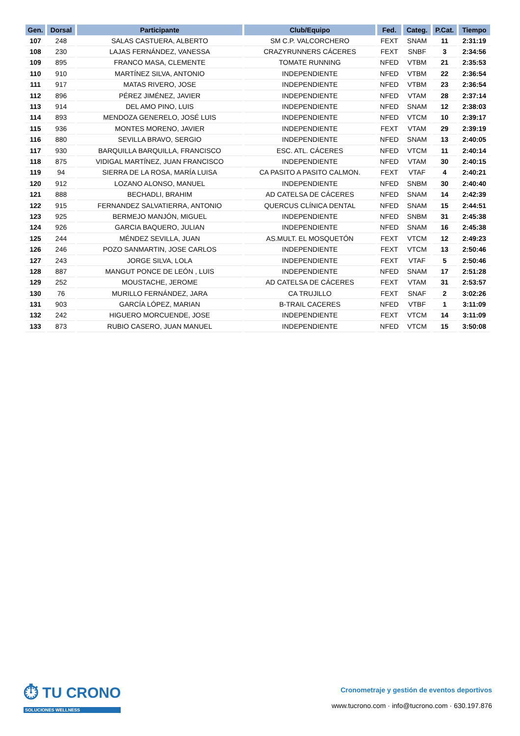| Gen. | Dorsal | Participante | Club/Equipo | Fed. | Categ. | P.Cat. | Tiempo |
| --- | --- | --- | --- | --- | --- | --- | --- |
| 107 | 248 | SALAS CASTUERA, ALBERTO | SM C.P. VALCORCHERO | FEXT | SNAM | 11 | 2:31:19 |
| 108 | 230 | LAJAS FERNÁNDEZ, VANESSA | CRAZYRUNNERS CÁCERES | FEXT | SNBF | 3 | 2:34:56 |
| 109 | 895 | FRANCO MASA, CLEMENTE | TOMATE RUNNING | NFED | VTBM | 21 | 2:35:53 |
| 110 | 910 | MARTÍNEZ SILVA, ANTONIO | INDEPENDIENTE | NFED | VTBM | 22 | 2:36:54 |
| 111 | 917 | MATAS RIVERO, JOSE | INDEPENDIENTE | NFED | VTBM | 23 | 2:36:54 |
| 112 | 896 | PÉREZ JIMÉNEZ, JAVIER | INDEPENDIENTE | NFED | VTAM | 28 | 2:37:14 |
| 113 | 914 | DEL AMO PINO, LUIS | INDEPENDIENTE | NFED | SNAM | 12 | 2:38:03 |
| 114 | 893 | MENDOZA GENERELO, JOSÉ LUIS | INDEPENDIENTE | NFED | VTCM | 10 | 2:39:17 |
| 115 | 936 | MONTES MORENO, JAVIER | INDEPENDIENTE | FEXT | VTAM | 29 | 2:39:19 |
| 116 | 880 | SEVILLA BRAVO, SERGIO | INDEPENDIENTE | NFED | SNAM | 13 | 2:40:05 |
| 117 | 930 | BARQUILLA BARQUILLA, FRANCISCO | ESC. ATL. CÁCERES | NFED | VTCM | 11 | 2:40:14 |
| 118 | 875 | VIDIGAL MARTÍNEZ, JUAN FRANCISCO | INDEPENDIENTE | NFED | VTAM | 30 | 2:40:15 |
| 119 | 94 | SIERRA DE LA ROSA, MARÍA LUISA | CA PASITO A PASITO CALMON. | FEXT | VTAF | 4 | 2:40:21 |
| 120 | 912 | LOZANO ALONSO, MANUEL | INDEPENDIENTE | NFED | SNBM | 30 | 2:40:40 |
| 121 | 888 | BECHADLI, BRAHIM | AD CATELSA DE CÁCERES | NFED | SNAM | 14 | 2:42:39 |
| 122 | 915 | FERNANDEZ SALVATIERRA, ANTONIO | QUERCUS CLÍNICA DENTAL | NFED | SNAM | 15 | 2:44:51 |
| 123 | 925 | BERMEJO MANJÓN, MIGUEL | INDEPENDIENTE | NFED | SNBM | 31 | 2:45:38 |
| 124 | 926 | GARCIA BAQUERO, JULIAN | INDEPENDIENTE | NFED | SNAM | 16 | 2:45:38 |
| 125 | 244 | MÉNDEZ SEVILLA, JUAN | AS.MULT. EL MOSQUETÓN | FEXT | VTCM | 12 | 2:49:23 |
| 126 | 246 | POZO SANMARTIN, JOSE CARLOS | INDEPENDIENTE | FEXT | VTCM | 13 | 2:50:46 |
| 127 | 243 | JORGE SILVA, LOLA | INDEPENDIENTE | FEXT | VTAF | 5 | 2:50:46 |
| 128 | 887 | MANGUT PONCE DE LEÓN , LUIS | INDEPENDIENTE | NFED | SNAM | 17 | 2:51:28 |
| 129 | 252 | MOUSTACHE, JEROME | AD CATELSA DE CÁCERES | FEXT | VTAM | 31 | 2:53:57 |
| 130 | 76 | MURILLO FERNÁNDEZ, JARA | CA TRUJILLO | FEXT | SNAF | 2 | 3:02:26 |
| 131 | 903 | GARCÍA LÓPEZ, MARIAN | B-TRAIL CACERES | NFED | VTBF | 1 | 3:11:09 |
| 132 | 242 | HIGUERO MORCUENDE, JOSE | INDEPENDIENTE | FEXT | VTCM | 14 | 3:11:09 |
| 133 | 873 | RUBIO CASERO, JUAN MANUEL | INDEPENDIENTE | NFED | VTCM | 15 | 3:50:08 |
⏱ TU CRONO
SOLUCIONES WELLNESS
Cronometraje y gestión de eventos deportivos
www.tucrono.com · info@tucrono.com · 630.197.876